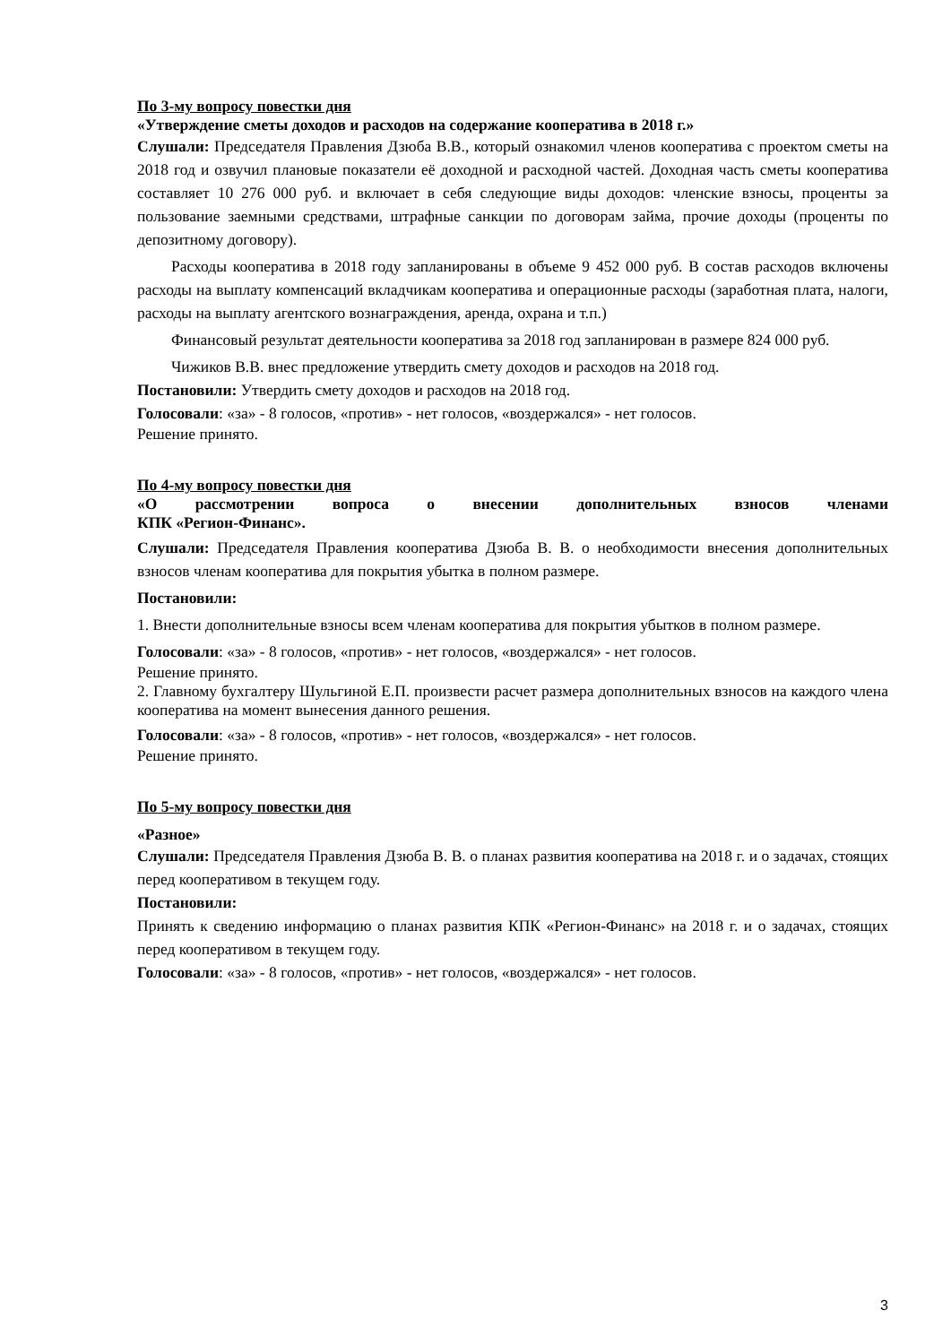По 3-му вопросу повестки дня
«Утверждение сметы доходов и расходов на содержание кооператива в 2018 г.»
Слушали: Председателя Правления Дзюба В.В., который ознакомил членов кооператива с проектом сметы на 2018 год и озвучил плановые показатели её доходной и расходной частей. Доходная часть сметы кооператива составляет 10 276 000 руб. и включает в себя следующие виды доходов: членские взносы, проценты за пользование заемными средствами, штрафные санкции по договорам займа, прочие доходы (проценты по депозитному договору).
Расходы кооператива в 2018 году запланированы в объеме 9 452 000 руб. В состав расходов включены расходы на выплату компенсаций вкладчикам кооператива и операционные расходы (заработная плата, налоги, расходы на выплату агентского вознаграждения, аренда, охрана и т.п.)
Финансовый результат деятельности кооператива за 2018 год запланирован в размере 824 000 руб.
Чижиков В.В. внес предложение утвердить смету доходов и расходов на 2018 год.
Постановили: Утвердить смету доходов и расходов на 2018 год.
Голосовали: «за» - 8 голосов, «против» - нет голосов, «воздержался» - нет голосов.
Решение принято.
По 4-му вопросу повестки дня
«О рассмотрении вопроса о внесении дополнительных взносов членами
КПК «Регион-Финанс».
Слушали: Председателя Правления кооператива Дзюба В. В. о необходимости внесения дополнительных взносов членам кооператива для покрытия убытка в полном размере.
Постановили:
1. Внести дополнительные взносы всем членам кооператива для покрытия убытков в полном размере.
Голосовали: «за» - 8 голосов, «против» - нет голосов, «воздержался» - нет голосов.
Решение принято.
2. Главному бухгалтеру Шульгиной Е.П. произвести расчет размера дополнительных взносов на каждого члена кооператива на момент вынесения данного решения.
Голосовали: «за» - 8 голосов, «против» - нет голосов, «воздержался» - нет голосов.
Решение принято.
По 5-му вопросу повестки дня
«Разное»
Слушали: Председателя Правления Дзюба В. В. о планах развития кооператива на 2018 г. и о задачах, стоящих перед кооперативом в текущем году.
Постановили:
Принять к сведению информацию о планах развития КПК «Регион-Финанс» на 2018 г. и о задачах, стоящих перед кооперативом в текущем году.
Голосовали: «за» - 8 голосов, «против» - нет голосов, «воздержался» - нет голосов.
3